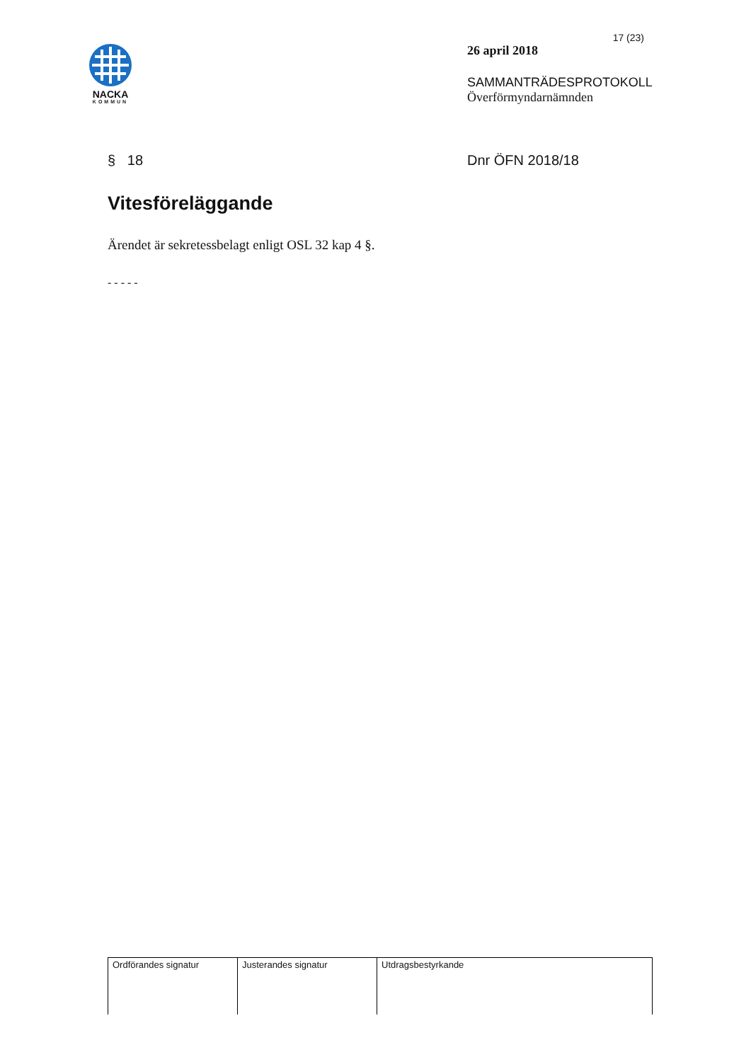NACKA
KOMMUN
17 (23)
26 april 2018
SAMMANTRÄDESPROTOKOLL
Överförmyndarnämnden
§ 18 Dnr ÖFN 2018/18
Vitesföreläggande
Ärendet är sekretessbelagt enligt OSL 32 kap 4 §.
- - - - -
| Ordförandes signatur | Justerandes signatur | Utdragsbestyrkande |